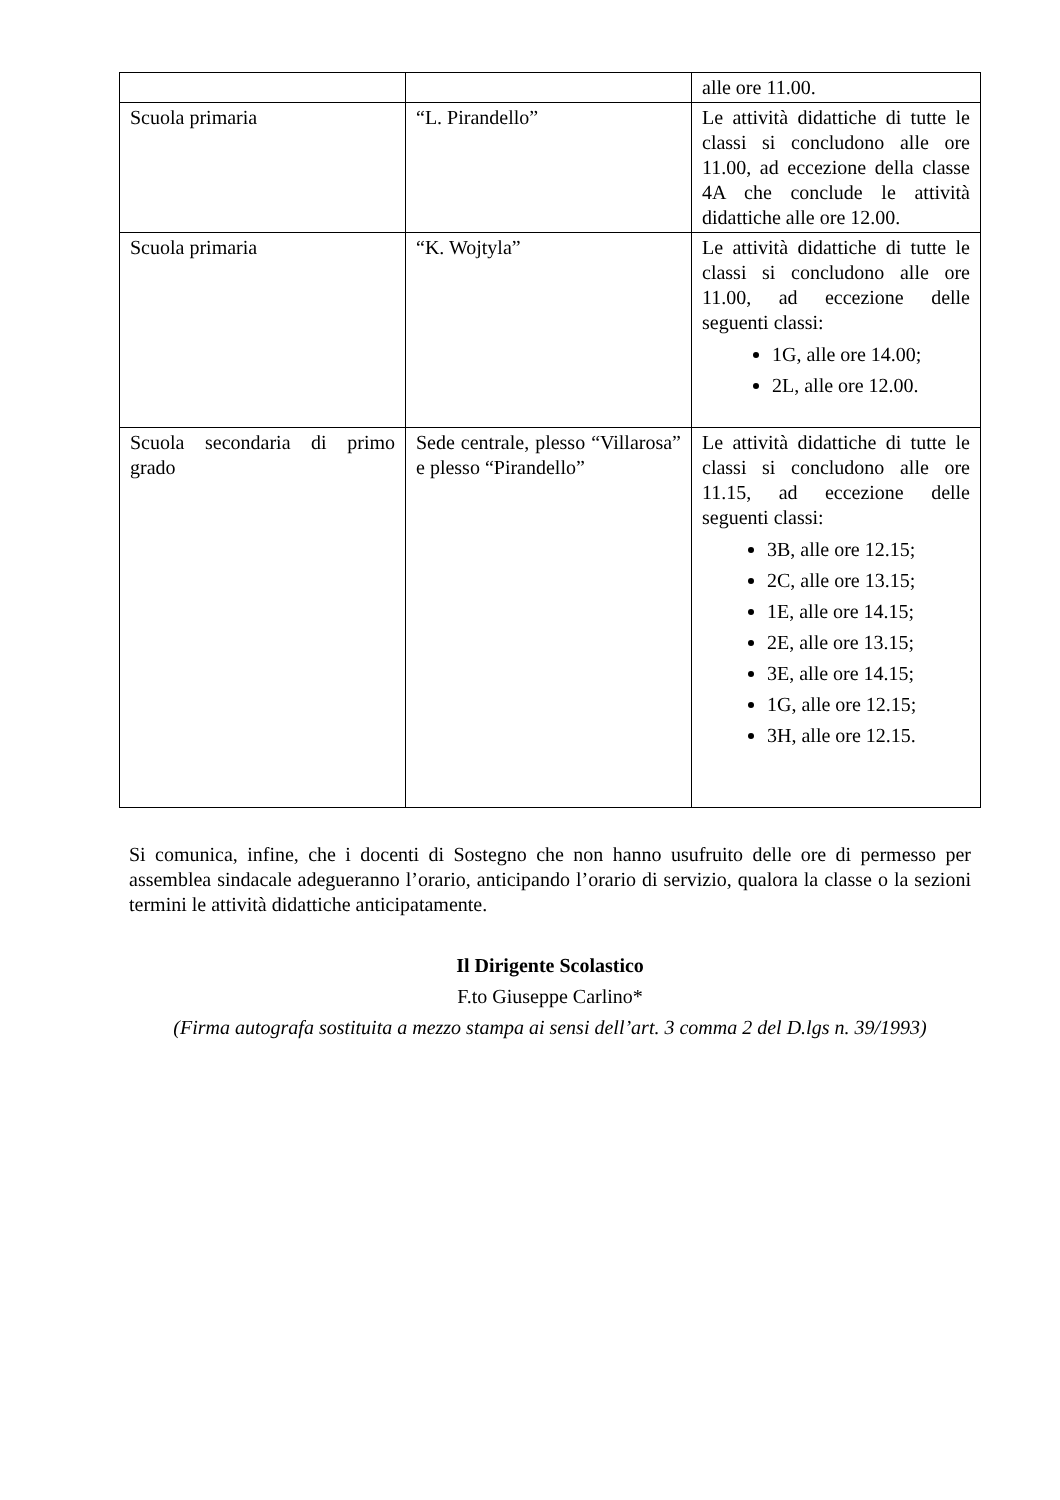| | | alle ore 11.00. |
| Scuola primaria | “L. Pirandello” | Le attività didattiche di tutte le classi si concludono alle ore 11.00, ad eccezione della classe 4A che conclude le attività didattiche alle ore 12.00. |
| Scuola primaria | “K. Wojtyla” | Le attività didattiche di tutte le classi si concludono alle ore 11.00, ad eccezione delle seguenti classi: 1G, alle ore 14.00; 2L, alle ore 12.00. |
| Scuola secondaria di primo grado | Sede centrale, plesso “Villarosa” e plesso “Pirandello” | Le attività didattiche di tutte le classi si concludono alle ore 11.15, ad eccezione delle seguenti classi: 3B, alle ore 12.15; 2C, alle ore 13.15; 1E, alle ore 14.15; 2E, alle ore 13.15; 3E, alle ore 14.15; 1G, alle ore 12.15; 3H, alle ore 12.15. |
Si comunica, infine, che i docenti di Sostegno che non hanno usufruito delle ore di permesso per assemblea sindacale adegueranno l’orario, anticipando l’orario di servizio, qualora la classe o la sezioni termini le attività didattiche anticipatamente.
Il Dirigente Scolastico
F.to Giuseppe Carlino*
(Firma autografa sostituita a mezzo stampa ai sensi dell’art. 3 comma 2 del D.lgs n. 39/1993)